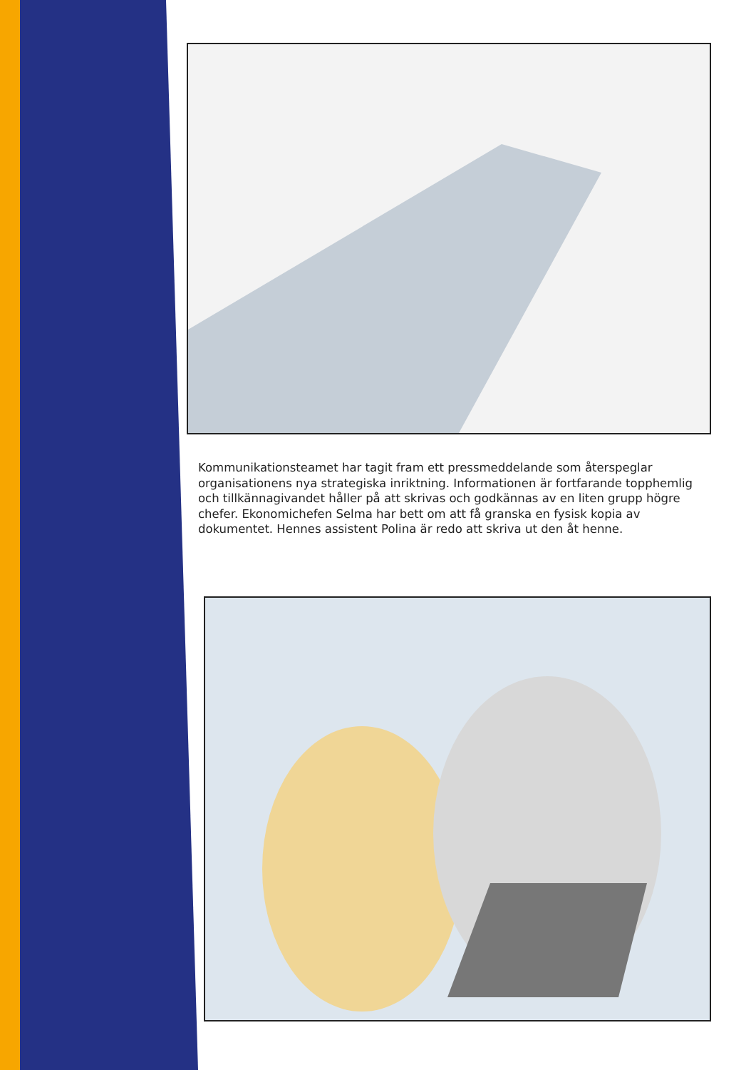Kommunikationsteamet har tagit fram ett pressmeddelande som återspeglar organisationens nya strategiska inriktning. Informationen är fortfarande topphemlig och tillkännagivandet håller på att skrivas och godkännas av en liten grupp högre chefer. Ekonomichefen Selma har bett om att få granska en fysisk kopia av dokumentet. Hennes assistent Polina är redo att skriva ut den åt henne.